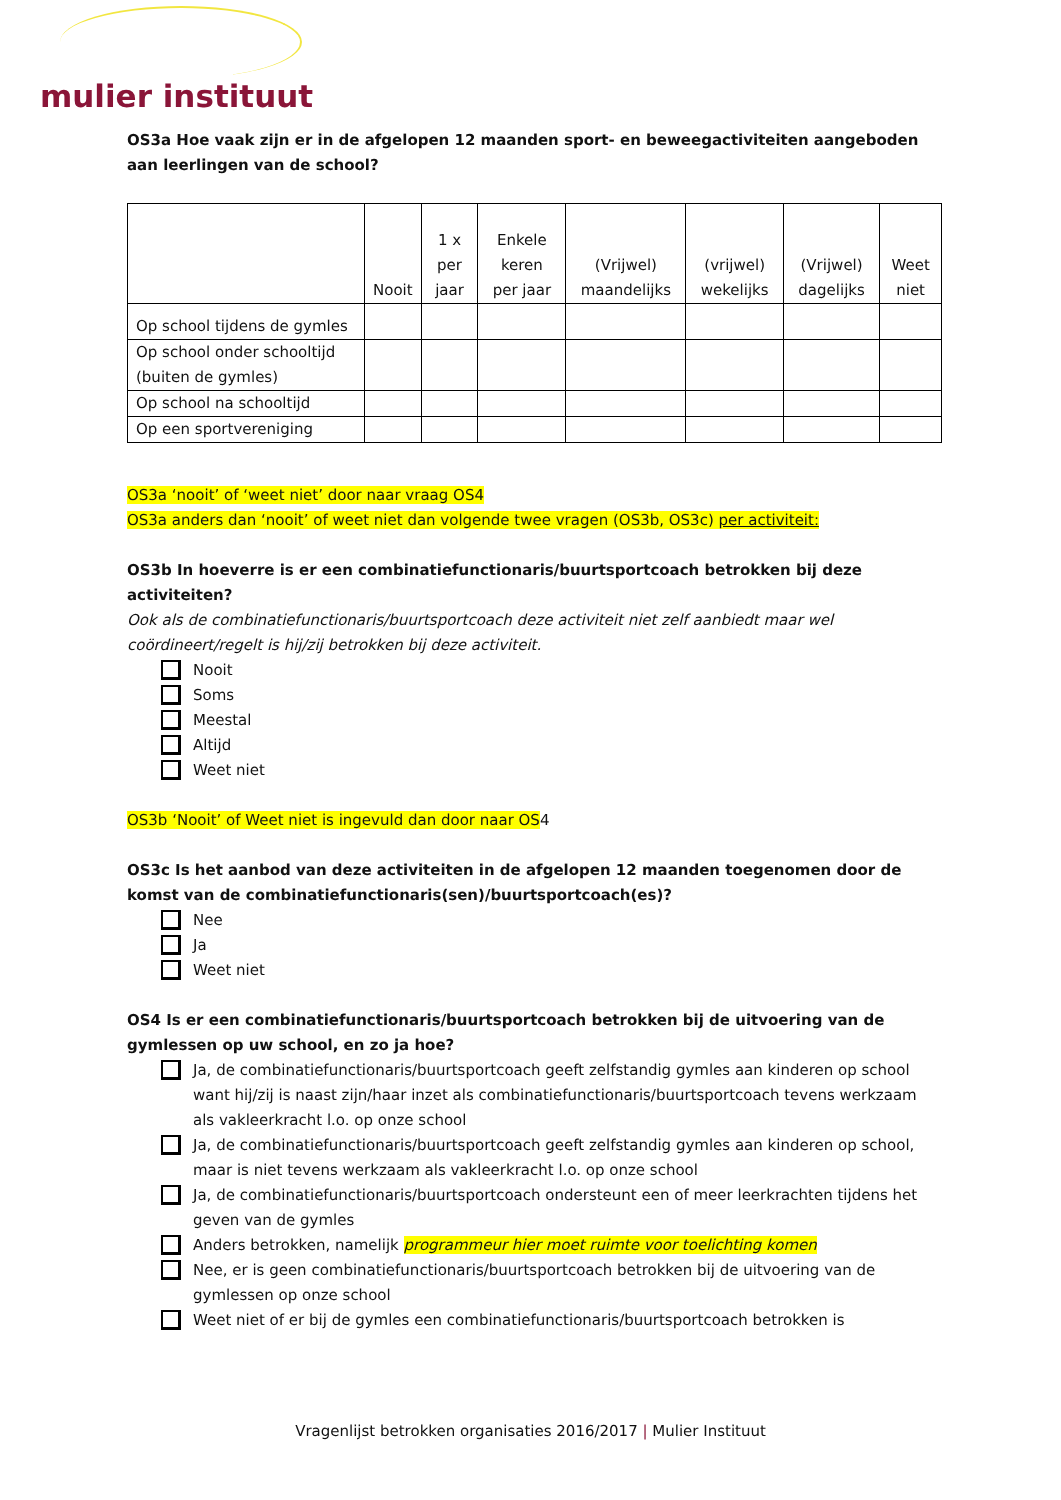mulier instituut
OS3a Hoe vaak zijn er in de afgelopen 12 maanden sport- en beweegactiviteiten aangeboden aan leerlingen van de school?
| | Nooit | 1 x per jaar | Enkele keren per jaar | (Vrijwel) maandelijks | (vrijwel) wekelijks | (Vrijwel) dagelijks | Weet niet |
| --- | --- | --- | --- | --- | --- | --- | --- |
| Op school tijdens de gymles | | | | | | | |
| Op school onder schooltijd (buiten de gymles) | | | | | | | |
| Op school na schooltijd | | | | | | | |
| Op een sportvereniging | | | | | | | |
OS3a ‘nooit’ of ‘weet niet’ door naar vraag OS4
OS3a anders dan ‘nooit’ of weet niet dan volgende twee vragen (OS3b, OS3c) per activiteit:
OS3b In hoeverre is er een combinatiefunctionaris/buurtsportcoach betrokken bij deze activiteiten?
Ook als de combinatiefunctionaris/buurtsportcoach deze activiteit niet zelf aanbiedt maar wel coördineert/regelt is hij/zij betrokken bij deze activiteit.
Nooit
Soms
Meestal
Altijd
Weet niet
OS3b ‘Nooit’ of Weet niet is ingevuld dan door naar OS4
OS3c Is het aanbod van deze activiteiten in de afgelopen 12 maanden toegenomen door de komst van de combinatiefunctionaris(sen)/buurtsportcoach(es)?
Nee
Ja
Weet niet
OS4 Is er een combinatiefunctionaris/buurtsportcoach betrokken bij de uitvoering van de gymlessen op uw school, en zo ja hoe?
Ja, de combinatiefunctionaris/buurtsportcoach geeft zelfstandig gymles aan kinderen op school want hij/zij is naast zijn/haar inzet als combinatiefunctionaris/buurtsportcoach tevens werkzaam als vakleerkracht l.o. op onze school
Ja, de combinatiefunctionaris/buurtsportcoach geeft zelfstandig gymles aan kinderen op school, maar is niet tevens werkzaam als vakleerkracht l.o. op onze school
Ja, de combinatiefunctionaris/buurtsportcoach ondersteunt een of meer leerkrachten tijdens het geven van de gymles
Anders betrokken, namelijk programmeur hier moet ruimte voor toelichting komen
Nee, er is geen combinatiefunctionaris/buurtsportcoach betrokken bij de uitvoering van de gymlessen op onze school
Weet niet of er bij de gymles een combinatiefunctionaris/buurtsportcoach betrokken is
Vragenlijst betrokken organisaties 2016/2017 | Mulier Instituut